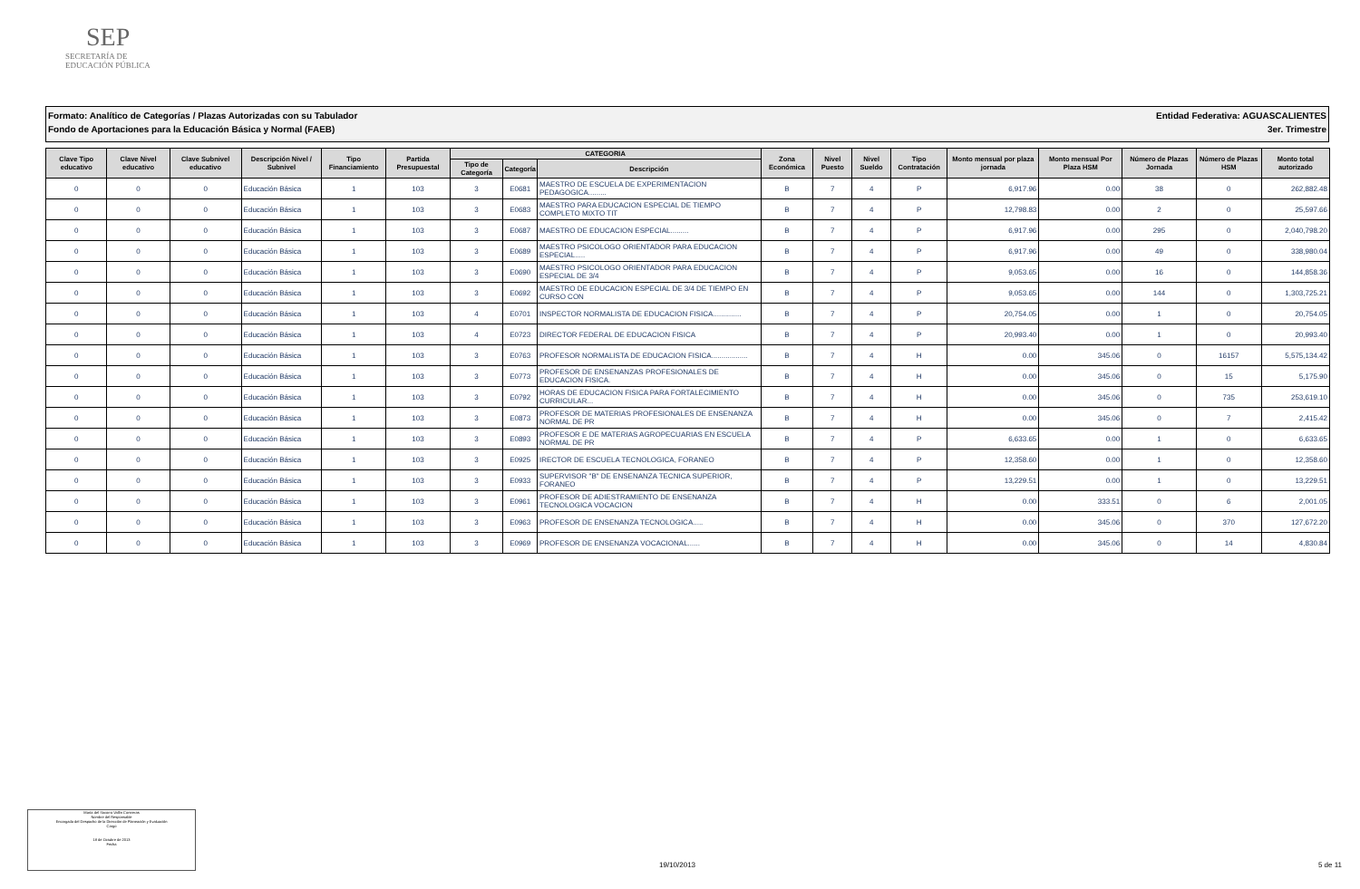SEP
SECRETARÍA DE
EDUCACIÓN PÚBLICA
Entidad Federativa: AGUASCALIENTES Formato: Analítico de Categorías / Plazas Autorizadas con su Tabulador
3er. Trimestre Fondo de Aportaciones para la Educación Básica y Normal (FAEB)
| Clave Tipo educativo | Clave Nivel educativo | Clave Subnivel educativo | Descripción Nivel / Subnivel | Tipo Financiamiento | Partida Presupuestal | CATEGORIA | | | Zona Económica | Nivel Puesto | Nivel Sueldo | Tipo Contratación | Monto mensual por plaza jornada | Monto mensual Por Plaza HSM | Número de Plazas Jornada | Número de Plazas HSM | Monto total autorizado |
| --- | --- | --- | --- | --- | --- | --- | --- | --- | --- | --- | --- | --- | --- | --- | --- | --- | --- |
| | | | | | | Tipo de Categoría | Categoría | Descripción | | | | | | | | | |
| 0 | 0 | 0 | Educación Básica | 1 | 103 | 3 | E0681 | MAESTRO DE ESCUELA DE EXPERIMENTACION PEDAGOGICA......... | B | 7 | 4 | P | 6,917.96 | 0.00 | 38 | 0 | 262,882.48 |
| 0 | 0 | 0 | Educación Básica | 1 | 103 | 3 | E0683 | MAESTRO PARA EDUCACION ESPECIAL DE TIEMPO COMPLETO MIXTO TIT | B | 7 | 4 | P | 12,798.83 | 0.00 | 2 | 0 | 25,597.66 |
| 0 | 0 | 0 | Educación Básica | 1 | 103 | 3 | E0687 | MAESTRO DE EDUCACION ESPECIAL......... | B | 7 | 4 | P | 6,917.96 | 0.00 | 295 | 0 | 2,040,798.20 |
| 0 | 0 | 0 | Educación Básica | 1 | 103 | 3 | E0689 | MAESTRO PSICOLOGO ORIENTADOR PARA EDUCACION ESPECIAL..... | B | 7 | 4 | P | 6,917.96 | 0.00 | 49 | 0 | 338,980.04 |
| 0 | 0 | 0 | Educación Básica | 1 | 103 | 3 | E0690 | MAESTRO PSICOLOGO ORIENTADOR PARA EDUCACION ESPECIAL DE 3/4 | B | 7 | 4 | P | 9,053.65 | 0.00 | 16 | 0 | 144,858.36 |
| 0 | 0 | 0 | Educación Básica | 1 | 103 | 3 | E0692 | MAESTRO DE EDUCACION ESPECIAL DE 3/4 DE TIEMPO EN CURSO CON | B | 7 | 4 | P | 9,053.65 | 0.00 | 144 | 0 | 1,303,725.21 |
| 0 | 0 | 0 | Educación Básica | 1 | 103 | 4 | E0701 | INSPECTOR NORMALISTA DE EDUCACION FISICA.............. | B | 7 | 4 | P | 20,754.05 | 0.00 | 1 | 0 | 20,754.05 |
| 0 | 0 | 0 | Educación Básica | 1 | 103 | 4 | E0723 | DIRECTOR FEDERAL DE EDUCACION FISICA | B | 7 | 4 | P | 20,993.40 | 0.00 | 1 | 0 | 20,993.40 |
| 0 | 0 | 0 | Educación Básica | 1 | 103 | 3 | E0763 | PROFESOR NORMALISTA DE EDUCACION FISICA.................. | B | 7 | 4 | H | 0.00 | 345.06 | 0 | 16157 | 5,575,134.42 |
| 0 | 0 | 0 | Educación Básica | 1 | 103 | 3 | E0773 | PROFESOR DE ENSENANZAS PROFESIONALES DE EDUCACION FISICA. | B | 7 | 4 | H | 0.00 | 345.06 | 0 | 15 | 5,175.90 |
| 0 | 0 | 0 | Educación Básica | 1 | 103 | 3 | E0792 | HORAS DE EDUCACION FISICA PARA FORTALECIMIENTO CURRICULAR... | B | 7 | 4 | H | 0.00 | 345.06 | 0 | 735 | 253,619.10 |
| 0 | 0 | 0 | Educación Básica | 1 | 103 | 3 | E0873 | PROFESOR DE MATERIAS PROFESIONALES DE ENSENANZA NORMAL DE PR | B | 7 | 4 | H | 0.00 | 345.06 | 0 | 7 | 2,415.42 |
| 0 | 0 | 0 | Educación Básica | 1 | 103 | 3 | E0893 | PROFESOR E DE MATERIAS AGROPECUARIAS EN ESCUELA NORMAL DE PR | B | 7 | 4 | P | 6,633.65 | 0.00 | 1 | 0 | 6,633.65 |
| 0 | 0 | 0 | Educación Básica | 1 | 103 | 3 | E0925 | IRECTOR DE ESCUELA TECNOLOGICA, FORANEO | B | 7 | 4 | P | 12,358.60 | 0.00 | 1 | 0 | 12,358.60 |
| 0 | 0 | 0 | Educación Básica | 1 | 103 | 3 | E0933 | SUPERVISOR "B" DE ENSENANZA TECNICA SUPERIOR, FORANEO | B | 7 | 4 | P | 13,229.51 | 0.00 | 1 | 0 | 13,229.51 |
| 0 | 0 | 0 | Educación Básica | 1 | 103 | 3 | E0961 | PROFESOR DE ADIESTRAMIENTO DE ENSENANZA TECNOLOGICA VOCACION | B | 7 | 4 | H | 0.00 | 333.51 | 0 | 6 | 2,001.05 |
| 0 | 0 | 0 | Educación Básica | 1 | 103 | 3 | E0963 | PROFESOR DE ENSENANZA TECNOLOGICA..... | B | 7 | 4 | H | 0.00 | 345.06 | 0 | 370 | 127,672.20 |
| 0 | 0 | 0 | Educación Básica | 1 | 103 | 3 | E0969 | PROFESOR DE ENSENANZA VOCACIONAL...... | B | 7 | 4 | H | 0.00 | 345.06 | 0 | 14 | 4,830.84 |
María del Socorro Vallín Contreras
Nombre del Responsable
Encargada del Despacho de la Dirección de Planeación y Evaluación
Cargo
18 de Octubre de 2013
Fecha
19/10/2013 5 de 11